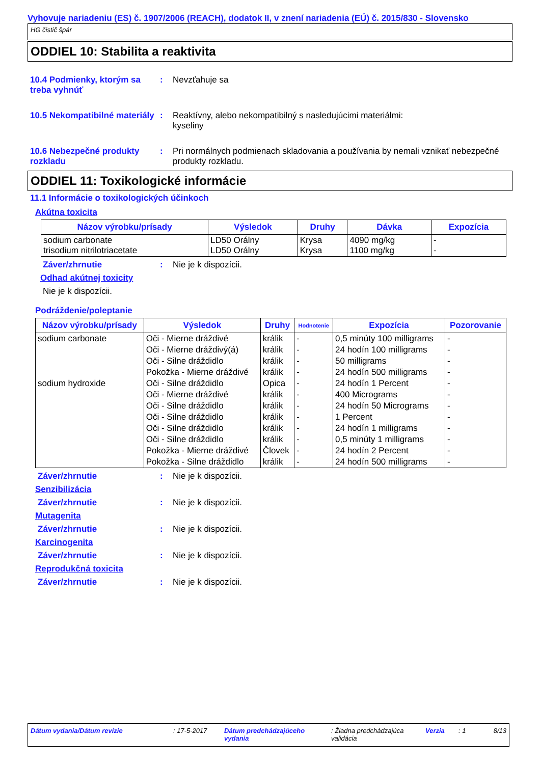Vyhovuje nariadeniu (ES) č. 1907/2006 (REACH), dodatok II, v znení nariadenia (EÚ) č. 2015/830 - Slovensko
HG čistič špár
ODDIEL 10: Stabilita a reaktivita
10.4 Podmienky, ktorým sa treba vyhnúť
: Nevzťahuje sa
10.5 Nekompatibilné materiály
: Reaktívny, alebo nekompatibilný s nasledujúcimi materiálmi:
kyseliny
10.6 Nebezpečné produkty rozkladu
: Pri normálnych podmienach skladovania a používania by nemali vznikať nebezpečné produkty rozkladu.
ODDIEL 11: Toxikologické informácie
11.1 Informácie o toxikologických účinkoch
Akútna toxicita
| Názov výrobku/prísady | Výsledok | Druhy | Dávka | Expozícia |
| --- | --- | --- | --- | --- |
| sodium carbonate trisodium nitrilotriacetate | LD50 Orálny LD50 Orálny | Krysa Krysa | 4090 mg/kg 1100 mg/kg | - - |
Záver/zhrnutie : Nie je k dispozícii.
Odhad akútnej toxicity
Nie je k dispozícii.
Podráždenie/poleptanie
| Názov výrobku/prísady | Výsledok | Druhy | Hodnotenie | Expozícia | Pozorovanie |
| --- | --- | --- | --- | --- | --- |
| sodium carbonate | Oči - Mierne dráždivé | králik | - | 0,5 minúty 100 milligrams | - |
| | Oči - Mierne dráždivý(á) | králik | - | 24 hodín 100 milligrams | - |
| | Oči - Silne dráždidlo | králik | - | 50 milligrams | - |
| | Pokožka - Mierne dráždivé | králik | - | 24 hodín 500 milligrams | - |
| sodium hydroxide | Oči - Silne dráždidlo | Opica | - | 24 hodín 1 Percent | - |
| | Oči - Mierne dráždivé | králik | - | 400 Micrograms | - |
| | Oči - Silne dráždidlo | králik | - | 24 hodín 50 Micrograms | - |
| | Oči - Silne dráždidlo | králik | - | 1 Percent | - |
| | Oči - Silne dráždidlo | králik | - | 24 hodín 1 milligrams | - |
| | Oči - Silne dráždidlo | králik | - | 0,5 minúty 1 milligrams | - |
| | Pokožka - Mierne dráždivé | Človek | - | 24 hodín 2 Percent | - |
| | Pokožka - Silne dráždidlo | králik | - | 24 hodín 500 milligrams | - |
Záver/zhrnutie : Nie je k dispozícii.
Senzibilizácia
Záver/zhrnutie : Nie je k dispozícii.
Mutagenita
Záver/zhrnutie : Nie je k dispozícii.
Karcinogenita
Záver/zhrnutie : Nie je k dispozícii.
Reprodukčná toxicita
Záver/zhrnutie : Nie je k dispozícii.
Dátum vydania/Dátum revízie : 17-5-2017 Dátum predchádzajúceho vydania
: Žiadna predchádzajúca validácia
Verzia : 1 8/13